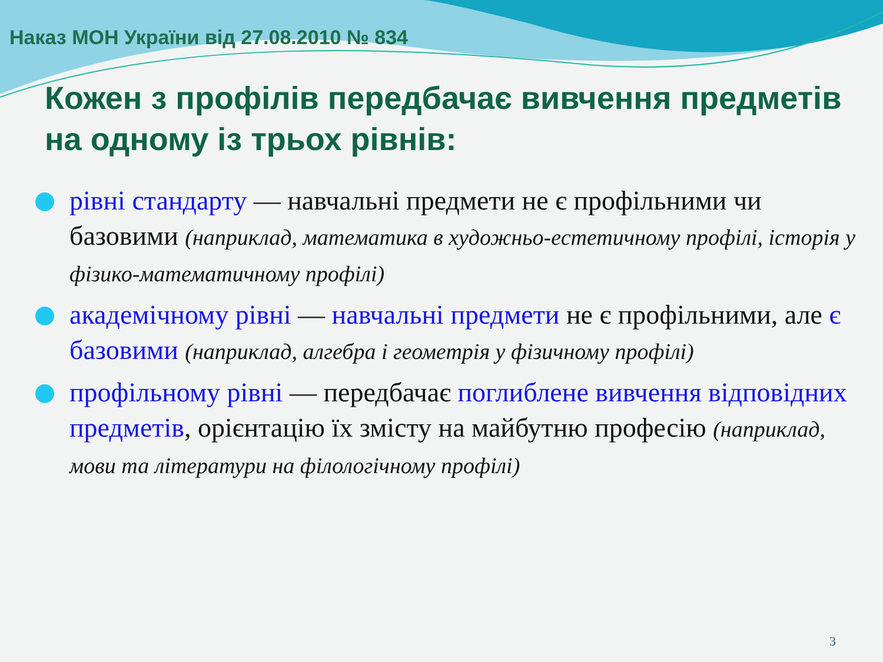Наказ МОН України від 27.08.2010 № 834
Кожен з профілів передбачає вивчення предметів на одному із трьох рівнів:
рівні стандарту — навчальні предмети не є профільними чи базовими (наприклад, математика в художньо-естетичному профілі, історія у фізико-математичному профілі)
академічному рівні — навчальні предмети не є профільними, але є базовими (наприклад, алгебра і геометрія у фізичному профілі)
профільному рівні — передбачає поглиблене вивчення відповідних предметів, орієнтацію їх змісту на майбутню професію (наприклад, мови та літератури на філологічному профілі)
3